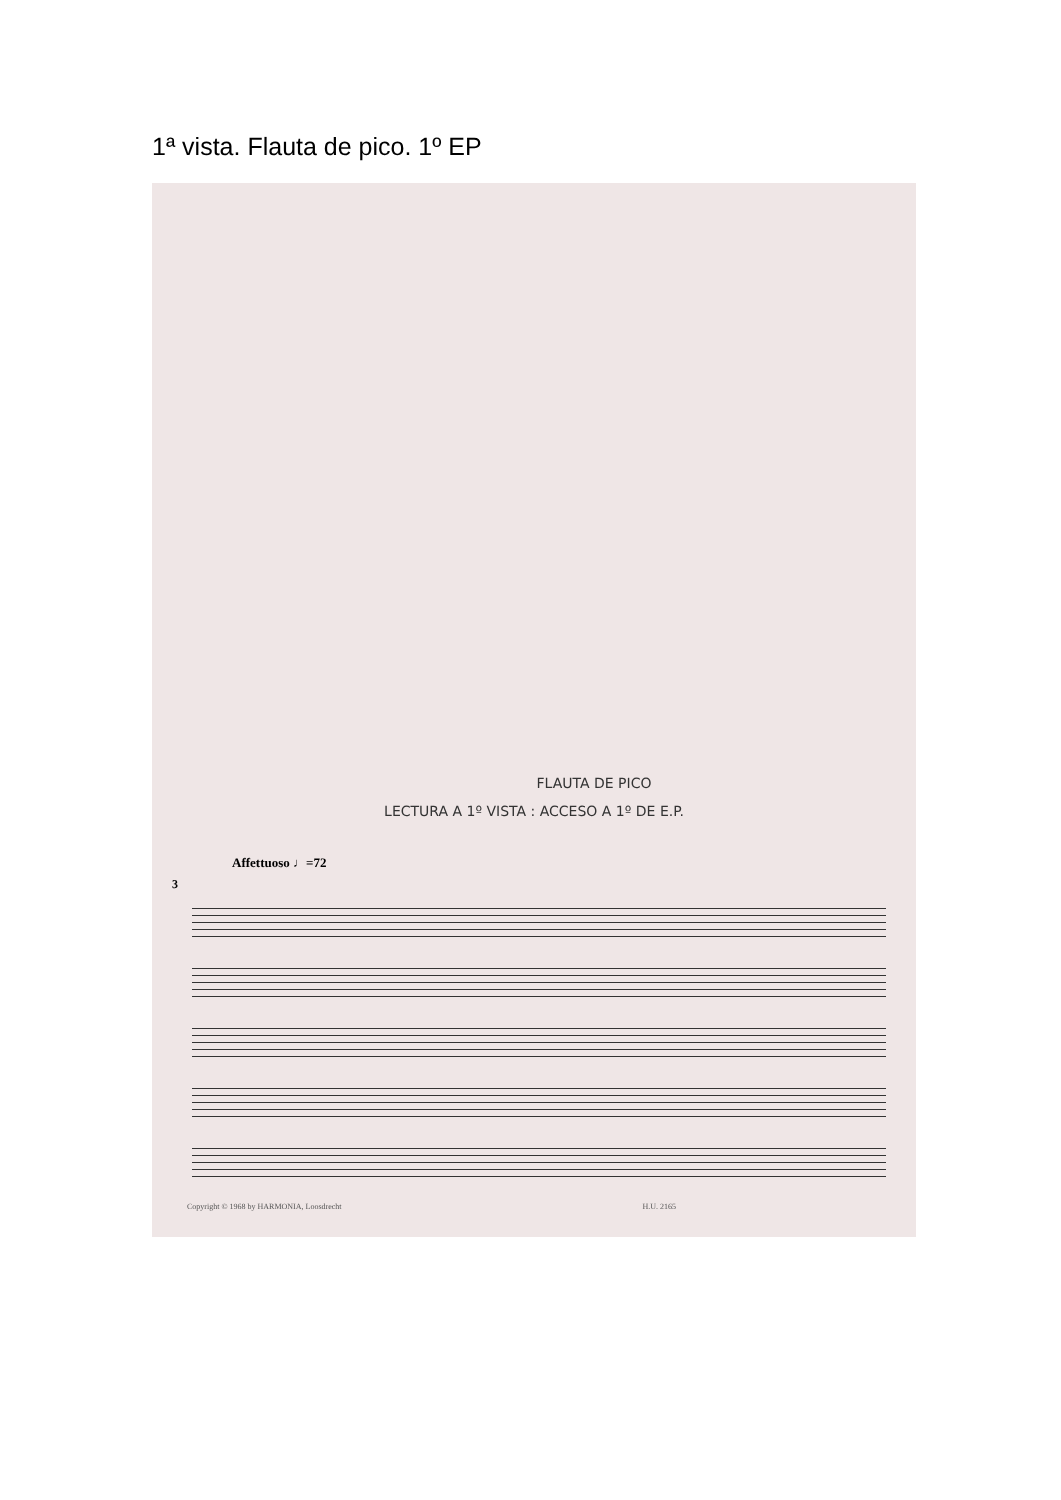1ª vista. Flauta de pico. 1º EP
FLAUTA DE PICO
LECTURA A 1º VISTA : ACCESO A 1º DE E.P.
Affettuoso ♩=72
3
Copyright © 1968 by HARMONIA, Loosdrecht H.U. 2165